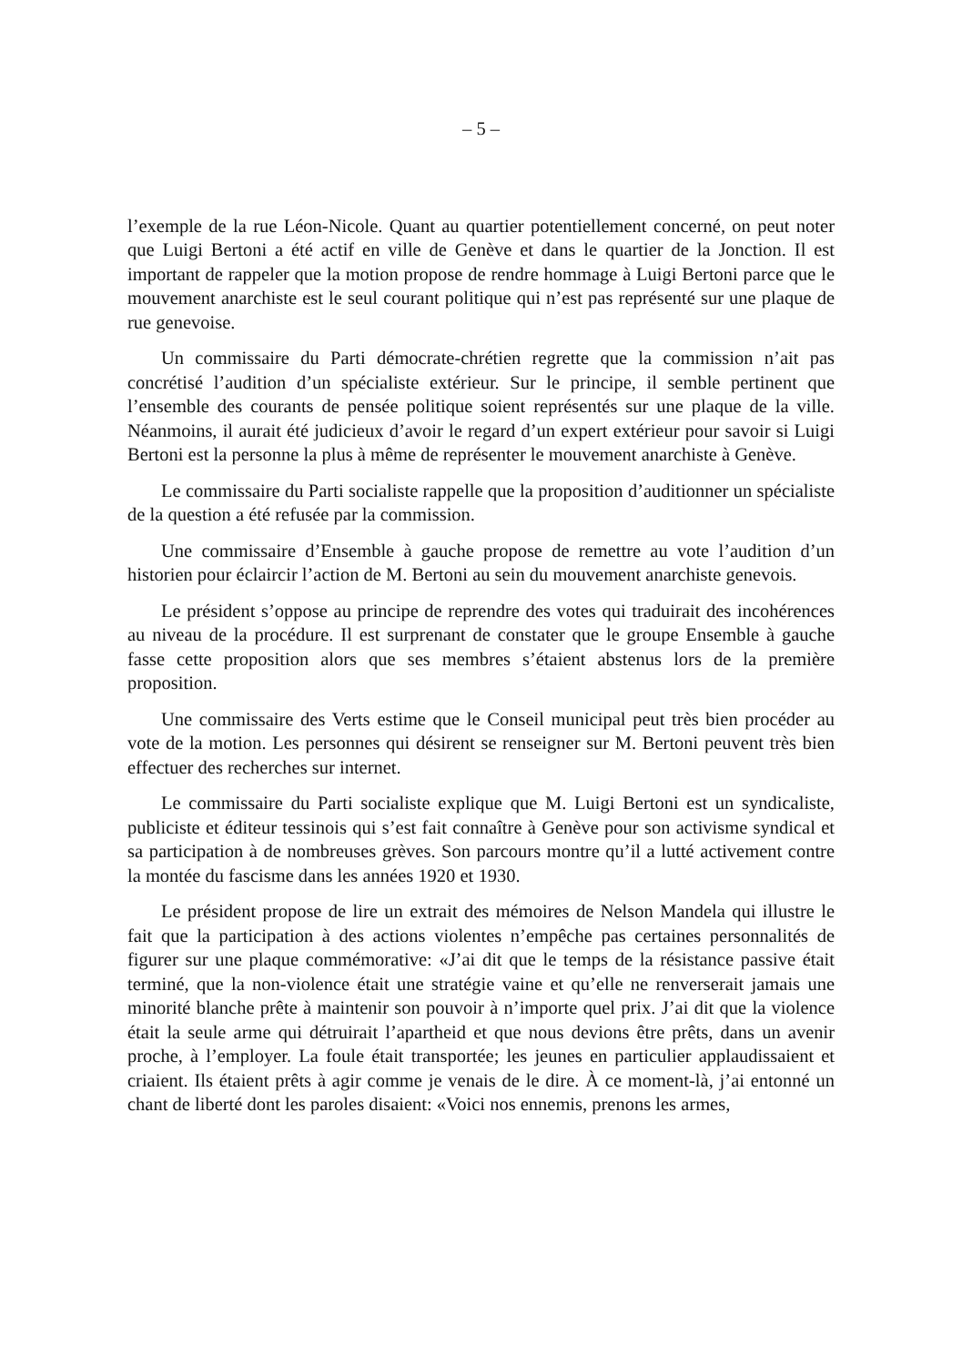– 5 –
l’exemple de la rue Léon-Nicole. Quant au quartier potentiellement concerné, on peut noter que Luigi Bertoni a été actif en ville de Genève et dans le quartier de la Jonction. Il est important de rappeler que la motion propose de rendre hommage à Luigi Bertoni parce que le mouvement anarchiste est le seul courant politique qui n’est pas représenté sur une plaque de rue genevoise.
Un commissaire du Parti démocrate-chrétien regrette que la commission n’ait pas concrétisé l’audition d’un spécialiste extérieur. Sur le principe, il semble pertinent que l’ensemble des courants de pensée politique soient représentés sur une plaque de la ville. Néanmoins, il aurait été judicieux d’avoir le regard d’un expert extérieur pour savoir si Luigi Bertoni est la personne la plus à même de représenter le mouvement anarchiste à Genève.
Le commissaire du Parti socialiste rappelle que la proposition d’auditionner un spécialiste de la question a été refusée par la commission.
Une commissaire d’Ensemble à gauche propose de remettre au vote l’audition d’un historien pour éclaircir l’action de M. Bertoni au sein du mouvement anarchiste genevois.
Le président s’oppose au principe de reprendre des votes qui traduirait des incohérences au niveau de la procédure. Il est surprenant de constater que le groupe Ensemble à gauche fasse cette proposition alors que ses membres s’étaient abstenus lors de la première proposition.
Une commissaire des Verts estime que le Conseil municipal peut très bien procéder au vote de la motion. Les personnes qui désirent se renseigner sur M. Bertoni peuvent très bien effectuer des recherches sur internet.
Le commissaire du Parti socialiste explique que M. Luigi Bertoni est un syndicaliste, publiciste et éditeur tessinois qui s’est fait connaître à Genève pour son activisme syndical et sa participation à de nombreuses grèves. Son parcours montre qu’il a lutté activement contre la montée du fascisme dans les années 1920 et 1930.
Le président propose de lire un extrait des mémoires de Nelson Mandela qui illustre le fait que la participation à des actions violentes n’empêche pas certaines personnalités de figurer sur une plaque commémorative: «J’ai dit que le temps de la résistance passive était terminé, que la non-violence était une stratégie vaine et qu’elle ne renverserait jamais une minorité blanche prête à maintenir son pouvoir à n’importe quel prix. J’ai dit que la violence était la seule arme qui détruirait l’apartheid et que nous devions être prêts, dans un avenir proche, à l’employer. La foule était transportée; les jeunes en particulier applaudissaient et criaient. Ils étaient prêts à agir comme je venais de le dire. À ce moment-là, j’ai entonné un chant de liberté dont les paroles disaient: «Voici nos ennemis, prenons les armes,